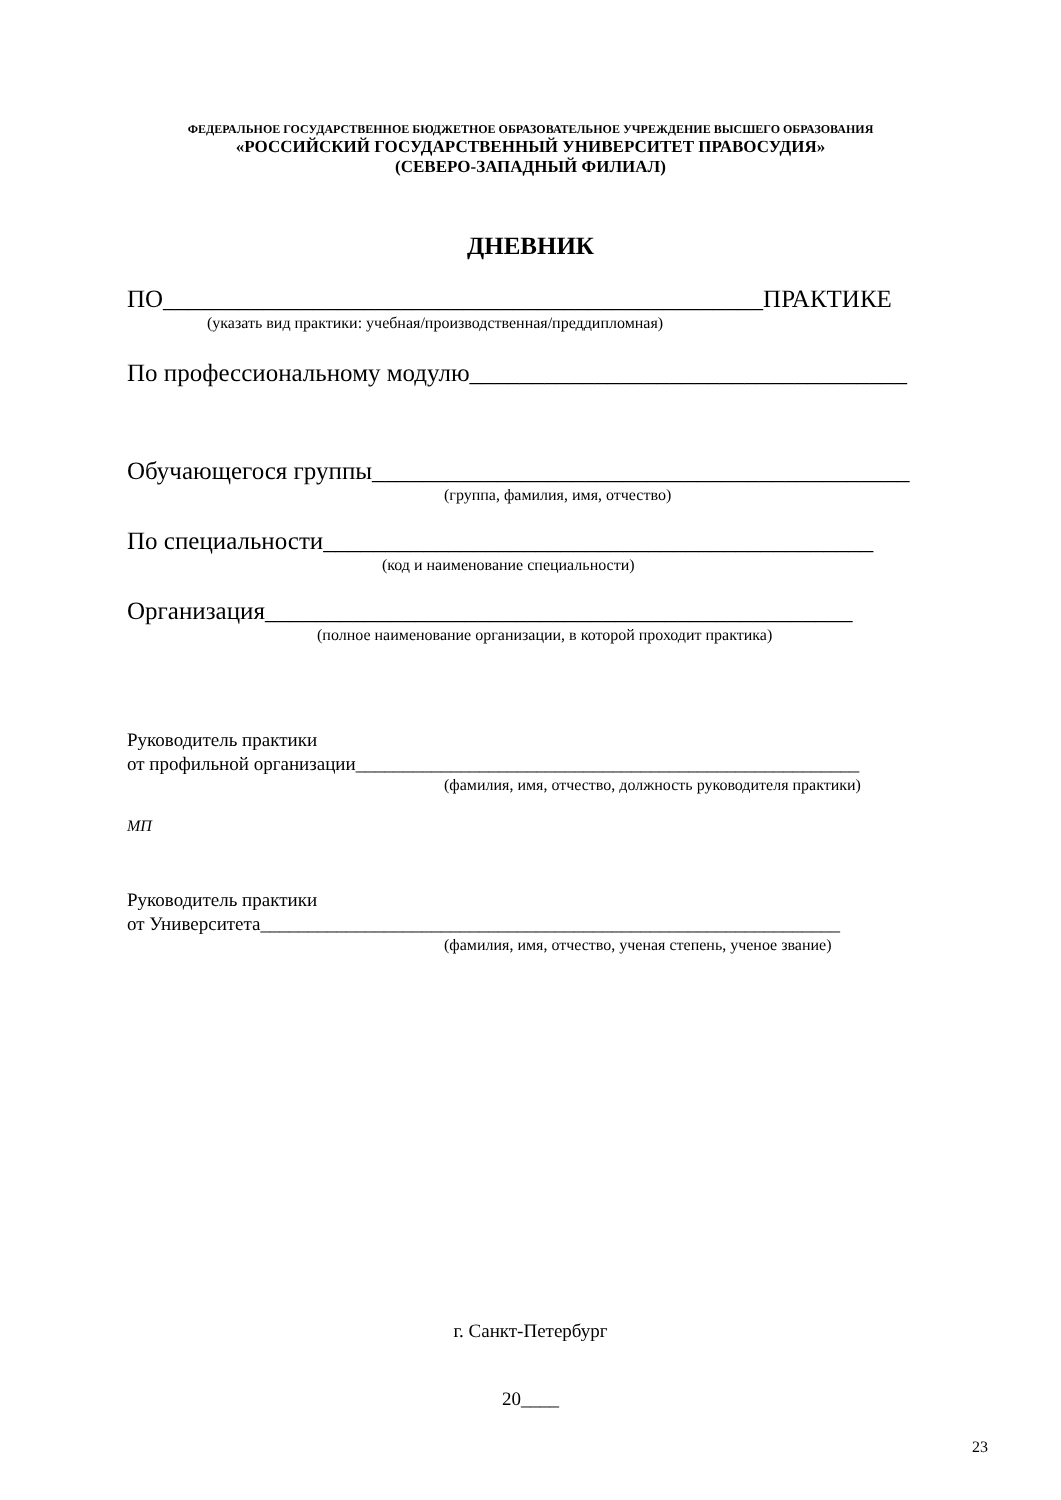ФЕДЕРАЛЬНОЕ ГОСУДАРСТВЕННОЕ БЮДЖЕТНОЕ ОБРАЗОВАТЕЛЬНОЕ УЧРЕЖДЕНИЕ ВЫСШЕГО ОБРАЗОВАНИЯ
«РОССИЙСКИЙ ГОСУДАРСТВЕННЫЙ УНИВЕРСИТЕТ ПРАВОСУДИЯ»
(СЕВЕРО-ЗАПАДНЫЙ ФИЛИАЛ)
ДНЕВНИК
ПО________________________________________________ПРАКТИКЕ
(указать вид практики: учебная/производственная/преддипломная)
По профессиональному модулю___________________________________
Обучающегося группы___________________________________________
(группа, фамилия, имя, отчество)
По специальности____________________________________________
(код и наименование специальности)
Организация_______________________________________________
(полное наименование организации, в которой проходит практика)
Руководитель практики
от профильной организации_____________________________________________________
(фамилия, имя, отчество, должность руководителя практики)
МП
Руководитель практики
от Университета_____________________________________________________________
(фамилия, имя, отчество, ученая степень, ученое звание)
г. Санкт-Петербург
20____
23